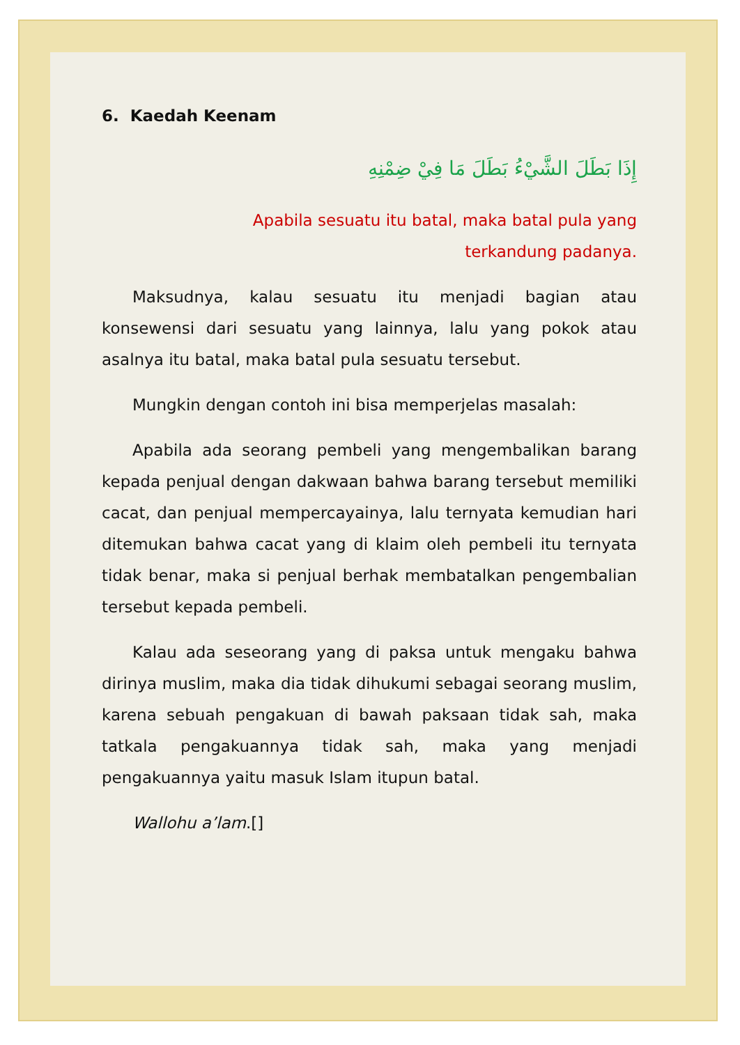6. Kaedah Keenam
إِذَا بَطَلَ الشَّيْءُ بَطَلَ مَا فِيْ ضِمْنِهِ
Apabila sesuatu itu batal, maka batal pula yang
terkandung padanya.
Maksudnya, kalau sesuatu itu menjadi bagian atau konsewensi dari sesuatu yang lainnya, lalu yang pokok atau asalnya itu batal, maka batal pula sesuatu tersebut.
Mungkin dengan contoh ini bisa memperjelas masalah:
Apabila ada seorang pembeli yang mengembalikan barang kepada penjual dengan dakwaan bahwa barang tersebut memiliki cacat, dan penjual mempercayainya, lalu ternyata kemudian hari ditemukan bahwa cacat yang di klaim oleh pembeli itu ternyata tidak benar, maka si penjual berhak membatalkan pengembalian tersebut kepada pembeli.
Kalau ada seseorang yang di paksa untuk mengaku bahwa dirinya muslim, maka dia tidak dihukumi sebagai seorang muslim, karena sebuah pengakuan di bawah paksaan tidak sah, maka tatkala pengakuannya tidak sah, maka yang menjadi pengakuannya yaitu masuk Islam itupun batal.
Wallohu a’lam.[]